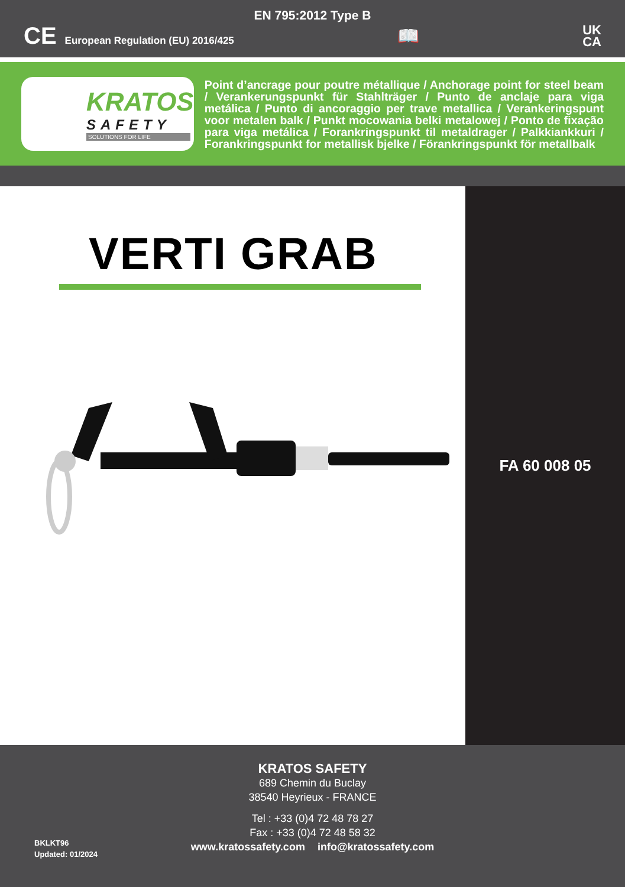EN 795:2012 Type B
CE European Regulation (EU) 2016/425
📖
UK
CA
KRATOS
SAFETY
SOLUTIONS FOR LIFE
Point d’ancrage pour poutre métallique / Anchorage point for steel beam / Verankerungspunkt für Stahlträger / Punto de anclaje para viga metálica / Punto di ancoraggio per trave metallica / Verankeringspunt voor metalen balk / Punkt mocowania belki metalowej / Ponto de fixação para viga metálica / Forankringspunkt til metaldrager / Palkkiankkuri / Forankringspunkt for metallisk bjelke / Förankringspunkt för metallbalk
VERTI GRAB
FA 60 008 05
KRATOS SAFETY
689 Chemin du Buclay
38540 Heyrieux - FRANCE
Tel : +33 (0)4 72 48 78 27
Fax : +33 (0)4 72 48 58 32
www.kratossafety.com info@kratossafety.com
BKLKT96
Updated: 01/2024